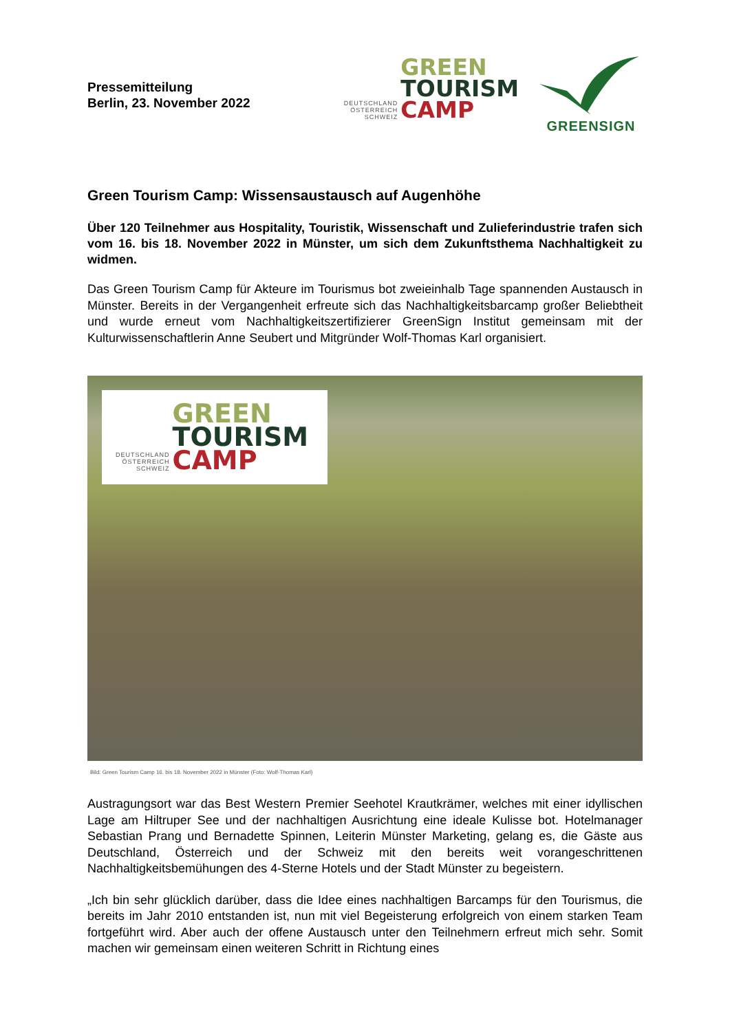Pressemitteilung
Berlin, 23. November 2022
DEUTSCHLAND
ÖSTERREICH
SCHWEIZ
GREEN
TOURISM
CAMP
GREENSIGN
Green Tourism Camp: Wissensaustausch auf Augenhöhe
Über 120 Teilnehmer aus Hospitality, Touristik, Wissenschaft und Zulieferindustrie trafen sich vom 16. bis 18. November 2022 in Münster, um sich dem Zukunftsthema Nachhaltigkeit zu widmen.
Das Green Tourism Camp für Akteure im Tourismus bot zweieinhalb Tage spannenden Austausch in Münster. Bereits in der Vergangenheit erfreute sich das Nachhaltigkeitsbarcamp großer Beliebtheit und wurde erneut vom Nachhaltigkeitszertifizierer GreenSign Institut gemeinsam mit der Kulturwissenschaftlerin Anne Seubert und Mitgründer Wolf-Thomas Karl organisiert.
DEUTSCHLAND
ÖSTERREICH
SCHWEIZ
GREEN
TOURISM
CAMP
Bild: Green Tourism Camp 16. bis 18. November 2022 in Münster (Foto: Wolf-Thomas Karl)
Austragungsort war das Best Western Premier Seehotel Krautkrämer, welches mit einer idyllischen Lage am Hiltruper See und der nachhaltigen Ausrichtung eine ideale Kulisse bot. Hotelmanager Sebastian Prang und Bernadette Spinnen, Leiterin Münster Marketing, gelang es, die Gäste aus Deutschland, Österreich und der Schweiz mit den bereits weit vorangeschrittenen Nachhaltigkeitsbemühungen des 4-Sterne Hotels und der Stadt Münster zu begeistern.
„Ich bin sehr glücklich darüber, dass die Idee eines nachhaltigen Barcamps für den Tourismus, die bereits im Jahr 2010 entstanden ist, nun mit viel Begeisterung erfolgreich von einem starken Team fortgeführt wird. Aber auch der offene Austausch unter den Teilnehmern erfreut mich sehr. Somit machen wir gemeinsam einen weiteren Schritt in Richtung eines